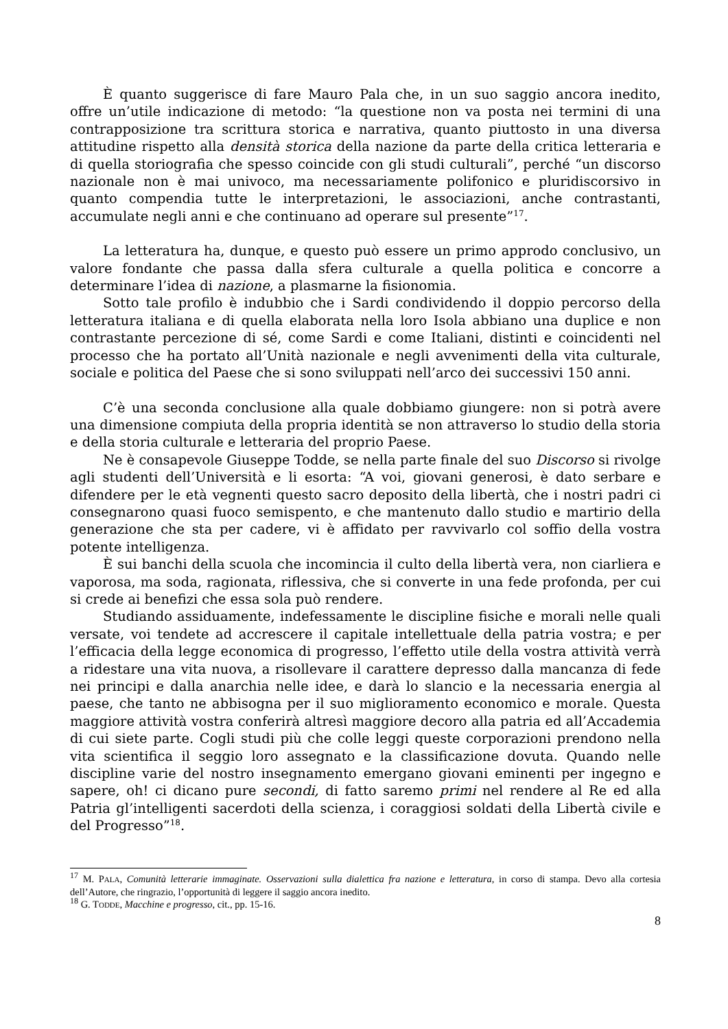È quanto suggerisce di fare Mauro Pala che, in un suo saggio ancora inedito, offre un’utile indicazione di metodo: “la questione non va posta nei termini di una contrapposizione tra scrittura storica e narrativa, quanto piuttosto in una diversa attitudine rispetto alla densità storica della nazione da parte della critica letteraria e di quella storiografia che spesso coincide con gli studi culturali”, perché “un discorso nazionale non è mai univoco, ma necessariamente polifonico e pluridiscorsivo in quanto compendia tutte le interpretazioni, le associazioni, anche contrastanti, accumulate negli anni e che continuano ad operare sul presente”<sup>17</sup>.
La letteratura ha, dunque, e questo può essere un primo approdo conclusivo, un valore fondante che passa dalla sfera culturale a quella politica e concorre a determinare l’idea di nazione, a plasmarne la fisionomia.
Sotto tale profilo è indubbio che i Sardi condividendo il doppio percorso della letteratura italiana e di quella elaborata nella loro Isola abbiano una duplice e non contrastante percezione di sé, come Sardi e come Italiani, distinti e coincidenti nel processo che ha portato all’Unità nazionale e negli avvenimenti della vita culturale, sociale e politica del Paese che si sono sviluppati nell’arco dei successivi 150 anni.
C’è una seconda conclusione alla quale dobbiamo giungere: non si potrà avere una dimensione compiuta della propria identità se non attraverso lo studio della storia e della storia culturale e letteraria del proprio Paese.
Ne è consapevole Giuseppe Todde, se nella parte finale del suo Discorso si rivolge agli studenti dell’Università e li esorta: “A voi, giovani generosi, è dato serbare e difendere per le età vegnenti questo sacro deposito della libertà, che i nostri padri ci consegnarono quasi fuoco semispento, e che mantenuto dallo studio e martirio della generazione che sta per cadere, vi è affidato per ravvivarlo col soffio della vostra potente intelligenza.
È sui banchi della scuola che incomincia il culto della libertà vera, non ciarliera e vaporosa, ma soda, ragionata, riflessiva, che si converte in una fede profonda, per cui si crede ai benefizi che essa sola può rendere.
Studiando assiduamente, indefessamente le discipline fisiche e morali nelle quali versate, voi tendete ad accrescere il capitale intellettuale della patria vostra; e per l’efficacia della legge economica di progresso, l’effetto utile della vostra attività verrà a ridestare una vita nuova, a risollevare il carattere depresso dalla mancanza di fede nei principi e dalla anarchia nelle idee, e darà lo slancio e la necessaria energia al paese, che tanto ne abbisogna per il suo miglioramento economico e morale. Questa maggiore attività vostra conferirà altresì maggiore decoro alla patria ed all’Accademia di cui siete parte. Cogli studi più che colle leggi queste corporazioni prendono nella vita scientifica il seggio loro assegnato e la classificazione dovuta. Quando nelle discipline varie del nostro insegnamento emergano giovani eminenti per ingegno e sapere, oh! ci dicano pure secondi, di fatto saremo primi nel rendere al Re ed alla Patria gl’intelligenti sacerdoti della scienza, i coraggiosi soldati della Libertà civile e del Progresso”<sup>18</sup>.
<sup>17</sup> M. PALA, Comunità letterarie immaginate. Osservazioni sulla dialettica fra nazione e letteratura, in corso di stampa. Devo alla cortesia dell’Autore, che ringrazio, l’opportunità di leggere il saggio ancora inedito.
<sup>18</sup> G. TODDE, Macchine e progresso, cit., pp. 15-16.
8